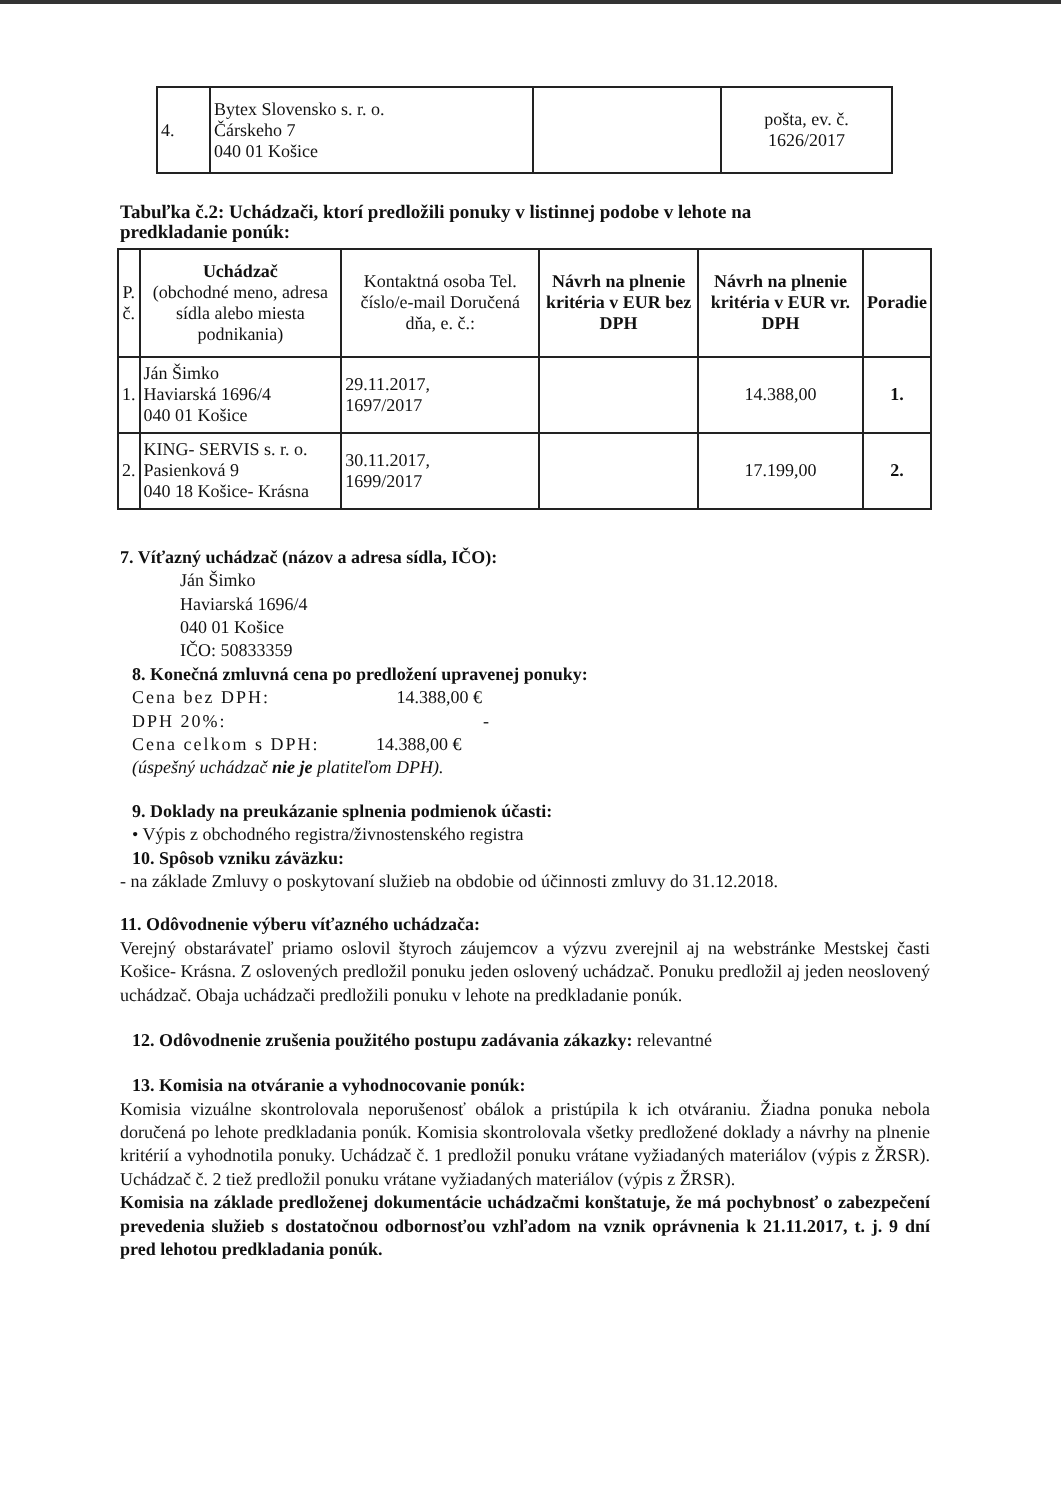| 4. | Bytex Slovensko s. r. o. Čárskeho 7 040 01 Košice | | pošta, ev. č. 1626/2017 |
Tabuľka č.2: Uchádzači, ktorí predložili ponuky v listinnej podobe v lehote na predkladanie ponúk:
| P. č. | Uchádzač (obchodné meno, adresa sídla alebo miesta podnikania) | Kontaktná osoba Tel. číslo/e-mail Doručená dňa, e. č.: | Návrh na plnenie kritéria v EUR bez DPH | Návrh na plnenie kritéria v EUR vr. DPH | Poradie |
| --- | --- | --- | --- | --- | --- |
| 1. | Ján Šimko Haviarská 1696/4 040 01 Košice | 29.11.2017, 1697/2017 | | 14.388,00 | 1. |
| 2. | KING- SERVIS s. r. o. Pasienková 9 040 18 Košice- Krásna | 30.11.2017, 1699/2017 | | 17.199,00 | 2. |
7. Víťazný uchádzač (názov a adresa sídla, IČO):
Ján Šimko
Haviarská 1696/4
040 01 Košice
IČO: 50833359
8. Konečná zmluvná cena po predložení upravenej ponuky:
Cena bez DPH: 14.388,00 €
DPH 20%: -
Cena celkom s DPH: 14.388,00 €
(úspešný uchádzač nie je platiteľom DPH).
9. Doklady na preukázanie splnenia podmienok účasti:
• Výpis z obchodného registra/živnostenského registra
10. Spôsob vzniku záväzku:
- na základe Zmluvy o poskytovaní služieb na obdobie od účinnosti zmluvy do 31.12.2018.
11. Odôvodnenie výberu víťazného uchádzača:
Verejný obstarávateľ priamo oslovil štyroch záujemcov a výzvu zverejnil aj na webstránke Mestskej časti Košice- Krásna. Z oslovených predložil ponuku jeden oslovený uchádzač. Ponuku predložil aj jeden neoslovený uchádzač. Obaja uchádzači predložili ponuku v lehote na predkladanie ponúk.
12. Odôvodnenie zrušenia použitého postupu zadávania zákazky: relevantné
13. Komisia na otváranie a vyhodnocovanie ponúk:
Komisia vizuálne skontrolovala neporušenosť obálok a pristúpila k ich otváraniu. Žiadna ponuka nebola doručená po lehote predkladania ponúk. Komisia skontrolovala všetky predložené doklady a návrhy na plnenie kritérií a vyhodnotila ponuky. Uchádzač č. 1 predložil ponuku vrátane vyžiadaných materiálov (výpis z ŽRSR). Uchádzač č. 2 tiež predložil ponuku vrátane vyžiadaných materiálov (výpis z ŽRSR).
Komisia na základe predloženej dokumentácie uchádzačmi konštatuje, že má pochybnosť o zabezpečení prevedenia služieb s dostatočnou odbornosťou vzhľadom na vznik oprávnenia k 21.11.2017, t. j. 9 dní pred lehotou predkladania ponúk.